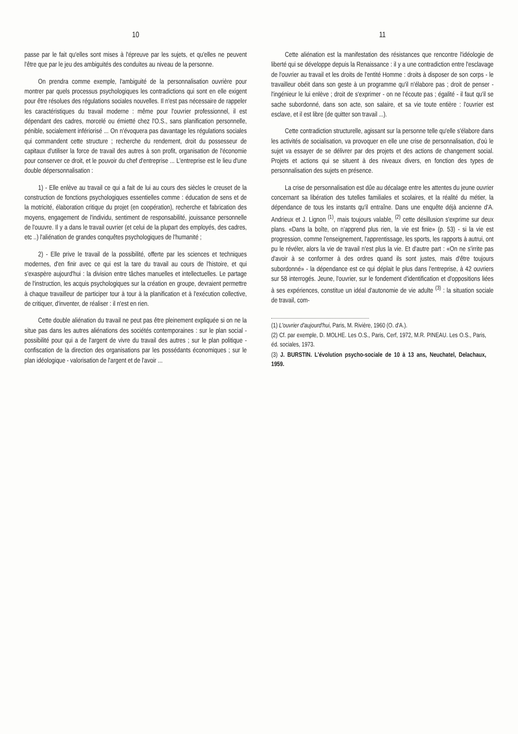10
passe par le fait qu'elles sont mises à l'épreuve par les sujets, et qu'elles ne peuvent l'être que par le jeu des ambiguités des conduites au niveau de la personne.
On prendra comme exemple, l'ambiguité de la personnalisation ouvrière pour montrer par quels processus psychologiques les contradictions qui sont en elle exigent pour être résolues des régulations sociales nouvelles. Il n'est pas nécessaire de rappeler les caractéristiques du travail moderne : même pour l'ouvrier professionnel, il est dépendant des cadres, morcelé ou émietté chez l'O.S., sans planification personnelle, pénible, socialement infériorisé ... On n'évoquera pas davantage les régulations sociales qui commandent cette structure ; recherche du rendement, droit du possesseur de capitaux d'utiliser la force de travail des autres à son profit, organisation de l'économie pour conserver ce droit, et le pouvoir du chef d'entreprise ... L'entreprise est le lieu d'une double dépersonnalisation :
1) - Elle enlève au travail ce qui a fait de lui au cours des siècles le creuset de la construction de fonctions psychologiques essentielles comme : éducation de sens et de la motricité, élaboration critique du projet (en coopération), recherche et fabrication des moyens, engagement de l'individu, sentiment de responsabilité, jouissance personnelle de l'ouuvre. Il y a dans le travail ouvrier (et celui de la plupart des employés, des cadres, etc ..) l'aliénation de grandes conquêtes psychologiques de l'humanité ;
2) - Elle prive le travail de la possibilité, offerte par les sciences et techniques modernes, d'en finir avec ce qui est la tare du travail au cours de l'histoire, et qui s'exaspère aujourd'hui : la division entre tâches manuelles et intellectuelles. Le partage de l'instruction, les acquis psychologiques sur la création en groupe, devraient permettre à chaque travailleur de participer tour à tour à la planification et à l'exécution collective, de critiquer, d'inventer, de réaliser : il n'est en rien.
Cette double aliénation du travail ne peut pas être pleinement expliquée si on ne la situe pas dans les autres aliénations des sociétés contemporaines : sur le plan social - possibilité pour qui a de l'argent de vivre du travail des autres ; sur le plan politique - confiscation de la direction des organisations par les possédants économiques ; sur le plan idéologique - valorisation de l'argent et de l'avoir ...
11
Cette aliénation est la manifestation des résistances que rencontre l'idéologie de liberté qui se développe depuis la Renaissance : il y a une contradiction entre l'esclavage de l'ouvrier au travail et les droits de l'entité Homme : droits à disposer de son corps - le travailleur obéit dans son geste à un programme qu'il n'élabore pas ; droit de penser - l'ingénieur le lui enlève ; droit de s'exprimer - on ne l'écoute pas ; égalité - il faut qu'il se sache subordonné, dans son acte, son salaire, et sa vie toute entière : l'ouvrier est esclave, et il est libre (de quitter son travail ...).
Cette contradiction structurelle, agissant sur la personne telle qu'elle s'élabore dans les activités de socialisation, va provoquer en elle une crise de personnalisation, d'où le sujet va essayer de se délivrer par des projets et des actions de changement social. Projets et actions qui se situent à des niveaux divers, en fonction des types de personnalisation des sujets en présence.
La crise de personnalisation est dûe au décalage entre les attentes du jeune ouvrier concernant sa libération des tutelles familiales et scolaires, et la réalité du métier, la dépendance de tous les instants qu'il entraîne. Dans une enquête déjà ancienne d'A. Andrieux et J. Lignon <sup>(1)</sup>, mais toujours valable, <sup>(2)</sup> cette désillusion s'exprime sur deux plans. «Dans la boîte, on n'apprend plus rien, la vie est finie» (p. 53) - si la vie est progression, comme l'enseignement, l'apprentissage, les sports, les rapports à autrui, ont pu le révéler, alors la vie de travail n'est plus la vie. Et d'autre part : «On ne s'irrite pas d'avoir à se conformer à des ordres quand ils sont justes, mais d'être toujours subordonné» - la dépendance est ce qui déplait le plus dans l'entreprise, à 42 ouvriers sur 58 interrogés. Jeune, l'ouvrier, sur le fondement d'identification et d'oppositions liées à ses expériences, constitue un idéal d'autonomie de vie adulte <sup>(3)</sup> : la situation sociale de travail, com-
(1) L'ouvrier d'aujourd'hui, Paris, M. Rivière, 1960 (O. d'A.).
(2) Cf. par exemple, D. MOLHE. Les O.S., Paris, Cerf, 1972, M.R. PINEAU. Les O.S., Paris, éd. sociales, 1973.
(3) J. BURSTIN. L'évolution psycho-sociale de 10 à 13 ans, Neuchatel, Delachaux, 1959.